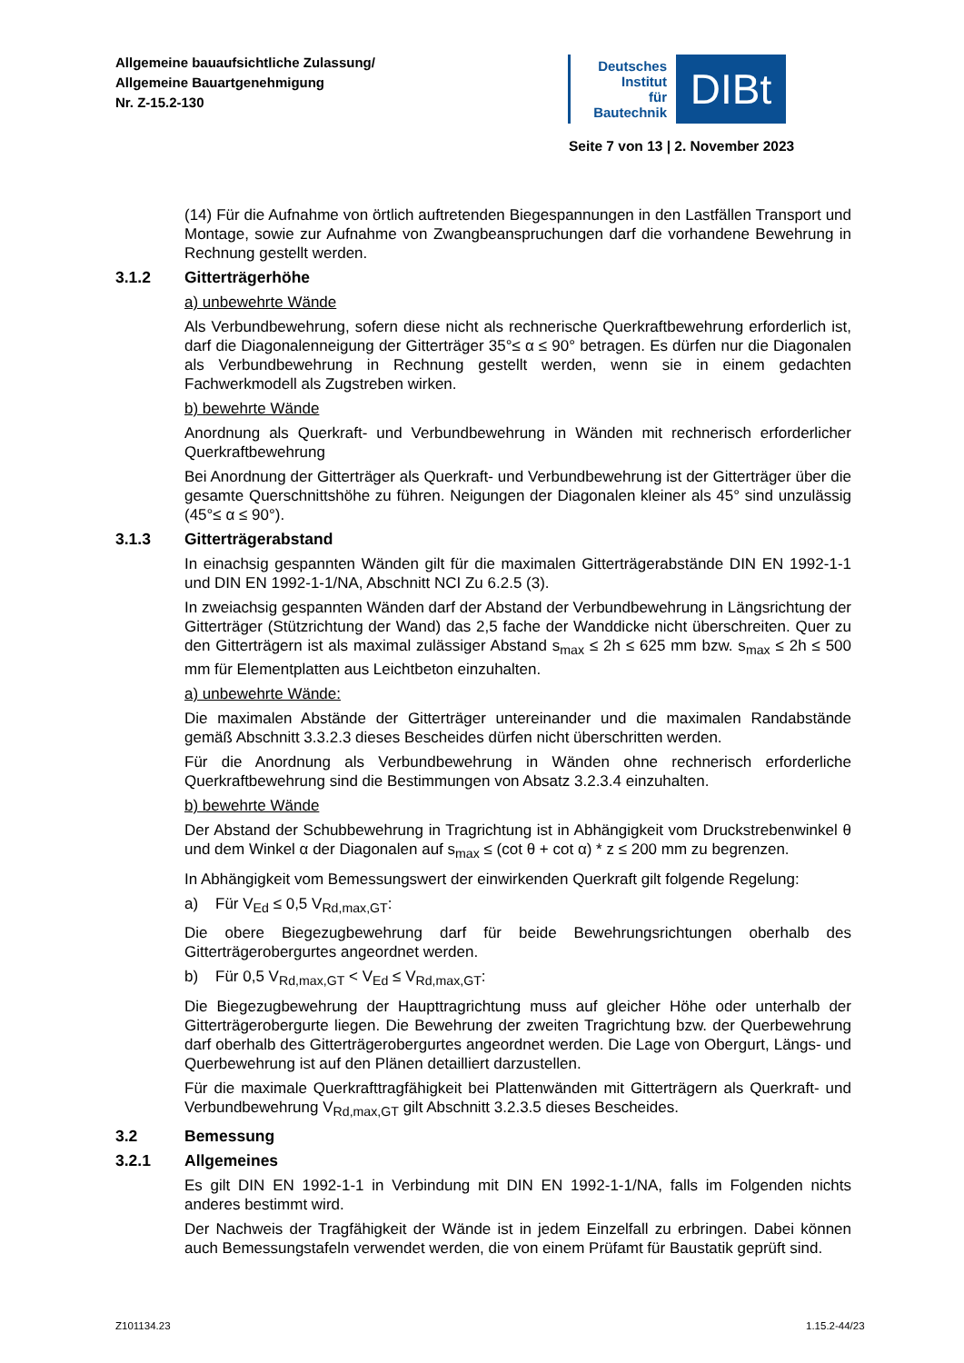Allgemeine bauaufsichtliche Zulassung/
Allgemeine Bauartgenehmigung
Nr. Z-15.2-130
Deutsches
Institut
für
Bautechnik
DIBt
Seite 7 von 13 | 2. November 2023
(14) Für die Aufnahme von örtlich auftretenden Biegespannungen in den Lastfällen Transport und Montage, sowie zur Aufnahme von Zwangbeanspruchungen darf die vorhandene Bewehrung in Rechnung gestellt werden.
3.1.2 Gitterträgerhöhe
a) unbewehrte Wände
Als Verbundbewehrung, sofern diese nicht als rechnerische Querkraftbewehrung erforderlich ist, darf die Diagonalenneigung der Gitterträger 35°≤ α ≤ 90° betragen. Es dürfen nur die Diagonalen als Verbundbewehrung in Rechnung gestellt werden, wenn sie in einem gedachten Fachwerkmodell als Zugstreben wirken.
b) bewehrte Wände
Anordnung als Querkraft- und Verbundbewehrung in Wänden mit rechnerisch erforderlicher Querkraftbewehrung
Bei Anordnung der Gitterträger als Querkraft- und Verbundbewehrung ist der Gitterträger über die gesamte Querschnittshöhe zu führen. Neigungen der Diagonalen kleiner als 45° sind unzulässig (45°≤ α ≤ 90°).
3.1.3 Gitterträgerabstand
In einachsig gespannten Wänden gilt für die maximalen Gitterträgerabstände DIN EN 1992-1-1 und DIN EN 1992-1-1/NA, Abschnitt NCI Zu 6.2.5 (3).
In zweiachsig gespannten Wänden darf der Abstand der Verbundbewehrung in Längsrichtung der Gitterträger (Stützrichtung der Wand) das 2,5 fache der Wanddicke nicht überschreiten. Quer zu den Gitterträgern ist als maximal zulässiger Abstand s<sub>max</sub> ≤ 2h ≤ 625 mm bzw. s<sub>max</sub> ≤ 2h ≤ 500 mm für Elementplatten aus Leichtbeton einzuhalten.
a) unbewehrte Wände:
Die maximalen Abstände der Gitterträger untereinander und die maximalen Randabstände gemäß Abschnitt 3.3.2.3 dieses Bescheides dürfen nicht überschritten werden.
Für die Anordnung als Verbundbewehrung in Wänden ohne rechnerisch erforderliche Querkraftbewehrung sind die Bestimmungen von Absatz 3.2.3.4 einzuhalten.
b) bewehrte Wände
Der Abstand der Schubbewehrung in Tragrichtung ist in Abhängigkeit vom Druckstrebenwinkel θ und dem Winkel α der Diagonalen auf s<sub>max</sub> ≤ (cot θ + cot α) * z ≤ 200 mm zu begrenzen.
In Abhängigkeit vom Bemessungswert der einwirkenden Querkraft gilt folgende Regelung:
a) Für V<sub>Ed</sub> ≤ 0,5 V<sub>Rd,max,GT</sub>:
Die obere Biegezugbewehrung darf für beide Bewehrungsrichtungen oberhalb des Gitterträgerobergurtes angeordnet werden.
b) Für 0,5 V<sub>Rd,max,GT</sub> < V<sub>Ed</sub> ≤ V<sub>Rd,max,GT</sub>:
Die Biegezugbewehrung der Haupttragrichtung muss auf gleicher Höhe oder unterhalb der Gitterträgerobergurte liegen. Die Bewehrung der zweiten Tragrichtung bzw. der Querbewehrung darf oberhalb des Gitterträgerobergurtes angeordnet werden. Die Lage von Obergurt, Längs- und Querbewehrung ist auf den Plänen detailliert darzustellen.
Für die maximale Querkrafttragfähigkeit bei Plattenwänden mit Gitterträgern als Querkraft- und Verbundbewehrung V<sub>Rd,max,GT</sub> gilt Abschnitt 3.2.3.5 dieses Bescheides.
3.2 Bemessung
3.2.1 Allgemeines
Es gilt DIN EN 1992-1-1 in Verbindung mit DIN EN 1992-1-1/NA, falls im Folgenden nichts anderes bestimmt wird.
Der Nachweis der Tragfähigkeit der Wände ist in jedem Einzelfall zu erbringen. Dabei können auch Bemessungstafeln verwendet werden, die von einem Prüfamt für Baustatik geprüft sind.
Z101134.23 1.15.2-44/23